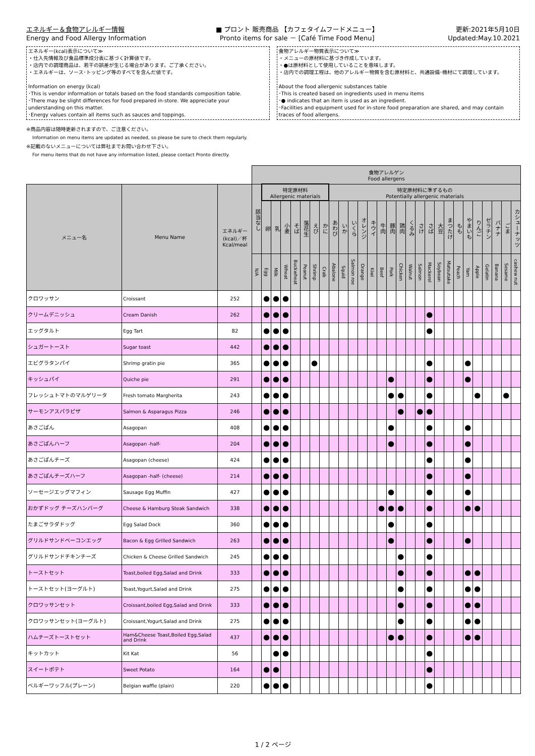エネルギー＆食物アレルギー情報
Energy and Food Allergy Information
■ プロント 販売商品 【カフェタイムフードメニュー】
Pronto items for sale － [Café Time Food Menu]
更新:2021年5月10日
Updated:May.10.2021
エネルギー(kcal)表示について≫
・仕入先情報及び食品標準成分表に基づく計算値です。
・店内での調理商品は、若干の誤差が生じる場合があります。ご了承ください。
・エネルギーは、ソース･トッピング等のすべてを含んだ値です。
Information on energy (kcal)
･This is vendor information or totals based on the food standards composition table.
･There may be slight differences for food prepared in-store. We appreciate your understanding on this matter.
･Energy values contain all items such as sauces and toppings.
食物アレルギー物質表示について≫
・メニューの原材料に基づき作成しています。
・●は原材料として使用していることを意味します。
・店内での調理工程は、他のアレルギー物質を含む原材料と、共通設備･機材にて調理しています。
About the food allergenic substances table
･This is created based on ingredients used in menu items
･● indicates that an item is used as an ingredient.
･Facilities and equipment used for in-store food preparation are shared, and may contain traces of food allergens.
※商品内容は随時更新されますので、ご注意ください。
Information on menu items are updated as needed, so please be sure to check them regularly.
※記載のないメニューについては弊社までお問い合わせ下さい。
For menu items that do not have any information listed, please contact Pronto directly.
| | | | 食物アレルゲン Food allergens | | | | | | | | | | | | | | | | | | | | | | | | | | | |
| --- | --- | --- | --- | --- | --- | --- | --- | --- | --- | --- | --- | --- | --- | --- | --- | --- | --- | --- | --- | --- | --- | --- | --- | --- | --- | --- | --- | --- | --- | --- |
| メニュー名 | Menu Name | エネルギー (kcal)／杯 Kcal/meal | 該当なし | 特定原材料 Allergenic materials | | | | | | | 特定原材料に準ずるもの Potentially allergenic materials | | | | | | | | | | | | | | | | | | | |
| | | | | 卵 | 乳 | 小麦 | そば | 落花生 | えび | かに | あわび | いか | いくら | オレンジ | キウイ | 牛肉 | 豚肉 | 鶏肉 | くるみ | さけ | さば | 大豆 | まつたけ | もも | やまいも | りんご | ゼラチン | バナナ | ごま | カシューナッツ |
| | | | N/A | Egg | Milk | Wheat | Buckwheat | Peanut | Shrimp | Crab | Abalone | Squid | Salmon roe | Orange | Kiwi | Beef | Pork | Chicken | Walnut | Salmon | Mackerel | Soybean | Matsutake | Peach | Yam | Apple | Gelatin | Banana | Sesame | cashew nut |
| クロワッサン | Croissant | 252 | | ● | ● | ● | | | | | | | | | | | | | | | | | | | | | | | | |
| クリームデニッシュ | Cream Danish | 262 | | ● | ● | ● | | | | | | | | | | | | | | | ● | | | | | | | | | |
| エッグタルト | Egg Tart | 82 | | ● | ● | ● | | | | | | | | | | | | | | | ● | | | | | | | | | |
| シュガートースト | Sugar toast | 442 | | ● | ● | ● | | | | | | | | | | | | | | | | | | | | | | | | |
| エビグラタンパイ | Shrimp gratin pie | 365 | | ● | ● | ● | | | ● | | | | | | | | | | | | ● | | | | ● | | | | | |
| キッシュパイ | Quiche pie | 291 | | ● | ● | ● | | | | | | | | | | | ● | | | | ● | | | | ● | | | | | |
| フレッシュトマトのマルゲリータ | Fresh tomato Margherita | 243 | | ● | ● | ● | | | | | | | | | | | ● | ● | | | ● | | | | | ● | | | ● | |
| サーモンアスパラピザ | Salmon & Asparagus Pizza | 246 | | ● | ● | ● | | | | | | | | | | | | ● | | ● | ● | | | | | | | | | |
| あさごぱん | Asagopan | 408 | | ● | ● | ● | | | | | | | | | | | ● | | | | ● | | | | ● | | | | | |
| あさごぱんハーフ | Asagopan -half- | 204 | | ● | ● | ● | | | | | | | | | | | ● | | | | ● | | | | ● | | | | | |
| あさごぱんチーズ | Asagopan (cheese) | 424 | | ● | ● | ● | | | | | | | | | | | | | | | ● | | | | ● | | | | | |
| あさごぱんチーズハーフ | Asagopan -half- (cheese) | 214 | | ● | ● | ● | | | | | | | | | | | | | | | ● | | | | ● | | | | | |
| ソーセージエッグマフィン | Sausage Egg Muffin | 427 | | ● | ● | ● | | | | | | | | | | | ● | | | | ● | | | | ● | | | | | |
| おかずドッグ チーズハンバーグ | Cheese & Hamburg Steak Sandwich | 338 | | ● | ● | ● | | | | | | | | | | ● | ● | ● | | | ● | | | | ● | ● | | | | |
| たまごサラダドッグ | Egg Salad Dock | 360 | | ● | ● | ● | | | | | | | | | | | ● | | | | ● | | | | | | | | | |
| グリルドサンドベーコンエッグ | Bacon & Egg Grilled Sandwich | 263 | | ● | ● | ● | | | | | | | | | | | ● | | | | ● | | | | ● | | | | | |
| グリルドサンドチキンチーズ | Chicken & Cheese Grilled Sandwich | 245 | | ● | ● | ● | | | | | | | | | | | | ● | | | ● | | | | | | | | | |
| トーストセット | Toast,boiled Egg,Salad and Drink | 333 | | ● | ● | ● | | | | | | | | | | | | ● | | | ● | | | | ● | ● | | | | |
| トーストセット(ヨーグルト) | Toast,Yogurt,Salad and Drink | 275 | | ● | ● | ● | | | | | | | | | | | | ● | | | ● | | | | ● | ● | | | | |
| クロワッサンセット | Croissant,boiled Egg,Salad and Drink | 333 | | ● | ● | ● | | | | | | | | | | | | ● | | | ● | | | | ● | ● | | | | |
| クロワッサンセット(ヨーグルト) | Croissant,Yogurt,Salad and Drink | 275 | | ● | ● | ● | | | | | | | | | | | | ● | | | ● | | | | ● | ● | | | | |
| ハムチーズトーストセット | Ham&Cheese Toast,Boiled Egg,Salad and Drink | 437 | | ● | ● | ● | | | | | | | | | | | ● | ● | | | ● | | | | ● | ● | | | | |
| キットカット | Kit Kat | 56 | | | ● | ● | | | | | | | | | | | | | | | ● | | | | | | | | | |
| スイートポテト | Sweet Potato | 164 | | ● | ● | | | | | | | | | | | | | | | | ● | | | | | | | | | |
| ベルギーワッフル(プレーン) | Belgian waffle (plain) | 220 | | ● | ● | ● | | | | | | | | | | | | | | | ● | | | | | | | | | |
1 / 2 ページ